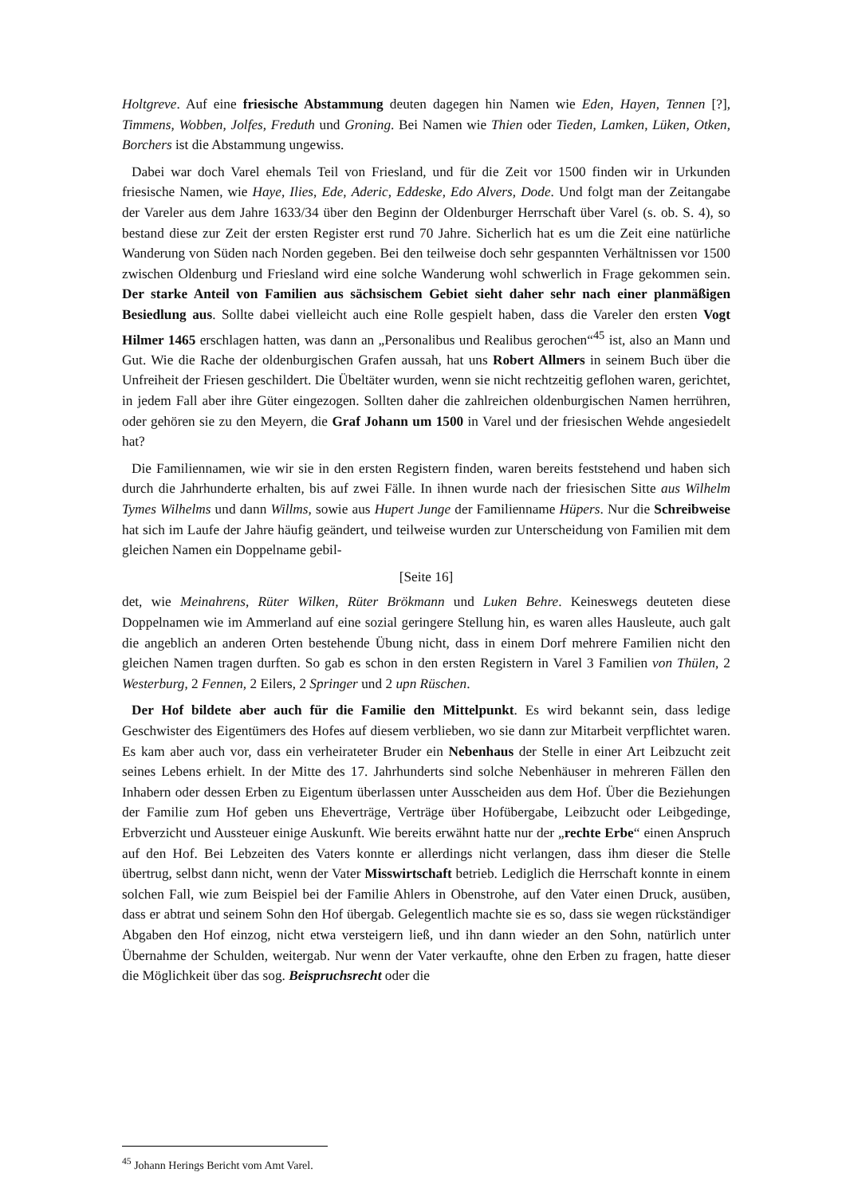Holtgreve. Auf eine friesische Abstammung deuten dagegen hin Namen wie Eden, Hayen, Tennen [?], Timmens, Wobben, Jolfes, Freduth und Groning. Bei Namen wie Thien oder Tieden, Lamken, Lüken, Otken, Borchers ist die Abstammung ungewiss.
Dabei war doch Varel ehemals Teil von Friesland, und für die Zeit vor 1500 finden wir in Urkunden friesische Namen, wie Haye, Ilies, Ede, Aderic, Eddeske, Edo Alvers, Dode. Und folgt man der Zeitangabe der Vareler aus dem Jahre 1633/34 über den Beginn der Oldenburger Herrschaft über Varel (s. ob. S. 4), so bestand diese zur Zeit der ersten Register erst rund 70 Jahre. Sicherlich hat es um die Zeit eine natürliche Wanderung von Süden nach Norden gegeben. Bei den teilweise doch sehr gespannten Verhältnissen vor 1500 zwischen Oldenburg und Friesland wird eine solche Wanderung wohl schwerlich in Frage gekommen sein. Der starke Anteil von Familien aus sächsischem Gebiet sieht daher sehr nach einer planmäßigen Besiedlung aus. Sollte dabei vielleicht auch eine Rolle gespielt haben, dass die Vareler den ersten Vogt Hilmer 1465 erschlagen hatten, was dann an „Personalibus und Realibus gerochen“<sup>45</sup> ist, also an Mann und Gut. Wie die Rache der oldenburgischen Grafen aussah, hat uns Robert Allmers in seinem Buch über die Unfreiheit der Friesen geschildert. Die Übeltäter wurden, wenn sie nicht rechtzeitig geflohen waren, gerichtet, in jedem Fall aber ihre Güter eingezogen. Sollten daher die zahlreichen oldenburgischen Namen herrühren, oder gehören sie zu den Meyern, die Graf Johann um 1500 in Varel und der friesischen Wehde angesiedelt hat?
Die Familiennamen, wie wir sie in den ersten Registern finden, waren bereits feststehend und haben sich durch die Jahrhunderte erhalten, bis auf zwei Fälle. In ihnen wurde nach der friesischen Sitte aus Wilhelm Tymes Wilhelms und dann Willms, sowie aus Hupert Junge der Familienname Hüpers. Nur die Schreibweise hat sich im Laufe der Jahre häufig geändert, und teilweise wurden zur Unterscheidung von Familien mit dem gleichen Namen ein Doppelname gebil-
[Seite 16]
det, wie Meinahrens, Rüter Wilken, Rüter Brökmann und Luken Behre. Keineswegs deuteten diese Doppelnamen wie im Ammerland auf eine sozial geringere Stellung hin, es waren alles Hausleute, auch galt die angeblich an anderen Orten bestehende Übung nicht, dass in einem Dorf mehrere Familien nicht den gleichen Namen tragen durften. So gab es schon in den ersten Registern in Varel 3 Familien von Thülen, 2 Westerburg, 2 Fennen, 2 Eilers, 2 Springer und 2 upn Rüschen.
Der Hof bildete aber auch für die Familie den Mittelpunkt. Es wird bekannt sein, dass ledige Geschwister des Eigentümers des Hofes auf diesem verblieben, wo sie dann zur Mitarbeit verpflichtet waren. Es kam aber auch vor, dass ein verheirateter Bruder ein Nebenhaus der Stelle in einer Art Leibzucht zeit seines Lebens erhielt. In der Mitte des 17. Jahrhunderts sind solche Nebenhäuser in mehreren Fällen den Inhabern oder dessen Erben zu Eigentum überlassen unter Ausscheiden aus dem Hof. Über die Beziehungen der Familie zum Hof geben uns Eheverträge, Verträge über Hofübergabe, Leibzucht oder Leibgedinge, Erbverzicht und Aussteuer einige Auskunft. Wie bereits erwähnt hatte nur der „rechte Erbe“ einen Anspruch auf den Hof. Bei Lebzeiten des Vaters konnte er allerdings nicht verlangen, dass ihm dieser die Stelle übertrug, selbst dann nicht, wenn der Vater Misswirtschaft betrieb. Lediglich die Herrschaft konnte in einem solchen Fall, wie zum Beispiel bei der Familie Ahlers in Obenstrohe, auf den Vater einen Druck, ausüben, dass er abtrat und seinem Sohn den Hof übergab. Gelegentlich machte sie es so, dass sie wegen rückständiger Abgaben den Hof einzog, nicht etwa versteigern ließ, und ihn dann wieder an den Sohn, natürlich unter Übernahme der Schulden, weitergab. Nur wenn der Vater verkaufte, ohne den Erben zu fragen, hatte dieser die Möglichkeit über das sog. Beispruchsrecht oder die
<sup>45</sup> Johann Herings Bericht vom Amt Varel.